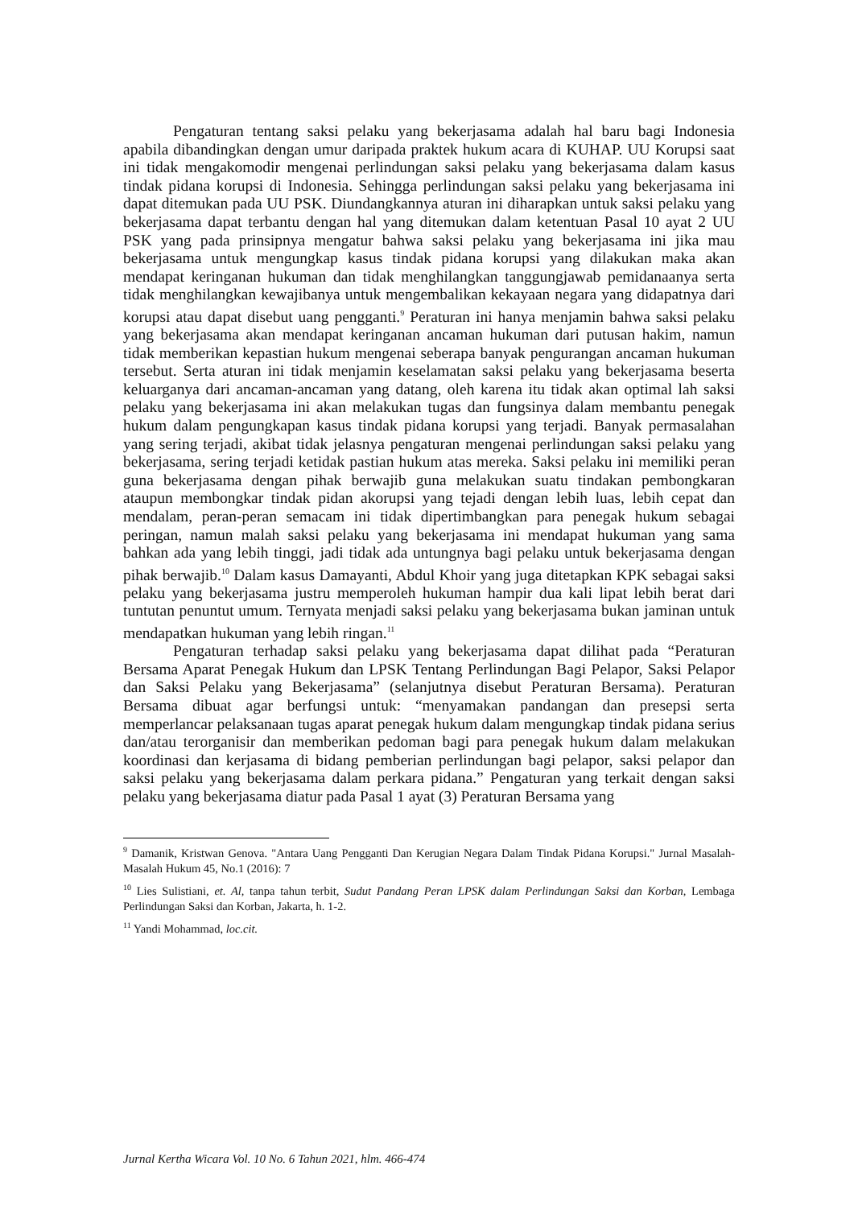Pengaturan tentang saksi pelaku yang bekerjasama adalah hal baru bagi Indonesia apabila dibandingkan dengan umur daripada praktek hukum acara di KUHAP. UU Korupsi saat ini tidak mengakomodir mengenai perlindungan saksi pelaku yang bekerjasama dalam kasus tindak pidana korupsi di Indonesia. Sehingga perlindungan saksi pelaku yang bekerjasama ini dapat ditemukan pada UU PSK. Diundangkannya aturan ini diharapkan untuk saksi pelaku yang bekerjasama dapat terbantu dengan hal yang ditemukan dalam ketentuan Pasal 10 ayat 2 UU PSK yang pada prinsipnya mengatur bahwa saksi pelaku yang bekerjasama ini jika mau bekerjasama untuk mengungkap kasus tindak pidana korupsi yang dilakukan maka akan mendapat keringanan hukuman dan tidak menghilangkan tanggungjawab pemidanaanya serta tidak menghilangkan kewajibanya untuk mengembalikan kekayaan negara yang didapatnya dari korupsi atau dapat disebut uang pengganti.<sup>9</sup> Peraturan ini hanya menjamin bahwa saksi pelaku yang bekerjasama akan mendapat keringanan ancaman hukuman dari putusan hakim, namun tidak memberikan kepastian hukum mengenai seberapa banyak pengurangan ancaman hukuman tersebut. Serta aturan ini tidak menjamin keselamatan saksi pelaku yang bekerjasama beserta keluarganya dari ancaman-ancaman yang datang, oleh karena itu tidak akan optimal lah saksi pelaku yang bekerjasama ini akan melakukan tugas dan fungsinya dalam membantu penegak hukum dalam pengungkapan kasus tindak pidana korupsi yang terjadi. Banyak permasalahan yang sering terjadi, akibat tidak jelasnya pengaturan mengenai perlindungan saksi pelaku yang bekerjasama, sering terjadi ketidak pastian hukum atas mereka. Saksi pelaku ini memiliki peran guna bekerjasama dengan pihak berwajib guna melakukan suatu tindakan pembongkaran ataupun membongkar tindak pidan akorupsi yang tejadi dengan lebih luas, lebih cepat dan mendalam, peran-peran semacam ini tidak dipertimbangkan para penegak hukum sebagai peringan, namun malah saksi pelaku yang bekerjasama ini mendapat hukuman yang sama bahkan ada yang lebih tinggi, jadi tidak ada untungnya bagi pelaku untuk bekerjasama dengan pihak berwajib.<sup>10</sup> Dalam kasus Damayanti, Abdul Khoir yang juga ditetapkan KPK sebagai saksi pelaku yang bekerjasama justru memperoleh hukuman hampir dua kali lipat lebih berat dari tuntutan penuntut umum. Ternyata menjadi saksi pelaku yang bekerjasama bukan jaminan untuk mendapatkan hukuman yang lebih ringan.<sup>11</sup>
Pengaturan terhadap saksi pelaku yang bekerjasama dapat dilihat pada “Peraturan Bersama Aparat Penegak Hukum dan LPSK Tentang Perlindungan Bagi Pelapor, Saksi Pelapor dan Saksi Pelaku yang Bekerjasama” (selanjutnya disebut Peraturan Bersama). Peraturan Bersama dibuat agar berfungsi untuk: “menyamakan pandangan dan presepsi serta memperlancar pelaksanaan tugas aparat penegak hukum dalam mengungkap tindak pidana serius dan/atau terorganisir dan memberikan pedoman bagi para penegak hukum dalam melakukan koordinasi dan kerjasama di bidang pemberian perlindungan bagi pelapor, saksi pelapor dan saksi pelaku yang bekerjasama dalam perkara pidana.” Pengaturan yang terkait dengan saksi pelaku yang bekerjasama diatur pada Pasal 1 ayat (3) Peraturan Bersama yang
<sup>9</sup> Damanik, Kristwan Genova. "Antara Uang Pengganti Dan Kerugian Negara Dalam Tindak Pidana Korupsi." Jurnal Masalah-Masalah Hukum 45, No.1 (2016): 7
<sup>10</sup> Lies Sulistiani, et. Al, tanpa tahun terbit, Sudut Pandang Peran LPSK dalam Perlindungan Saksi dan Korban, Lembaga Perlindungan Saksi dan Korban, Jakarta, h. 1-2.
<sup>11</sup> Yandi Mohammad, loc.cit.
Jurnal Kertha Wicara Vol. 10 No. 6 Tahun 2021, hlm. 466-474